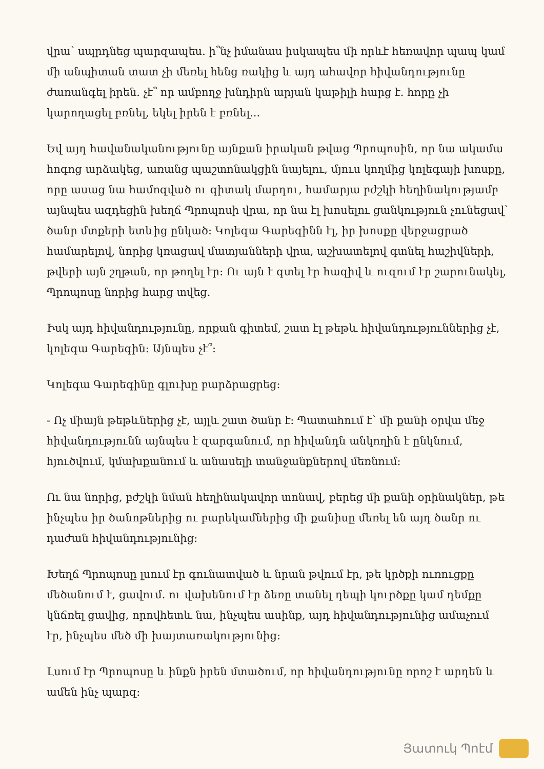վրա՝ սպրդնեց պարզապես. ի՞նչ իմանաս իսկապես մի որևէ հեռավոր պապ կամ մի անպիտան տատ չի մեռել հենց ռակից և այդ ահավոր հիվանդությունը ժառանգել իրեն. չէ՞ որ ամբողջ խնդիրն արյան կաթիլի հարց է. հորը չի կարողացել բռնել, եկել իրեն է բռնել...
Եվ այդ հավանականությունը այնքան իրական թվաց Պրոպոսին, որ նա ակամա հոգոց արձակեց, առանց պաշտոնակցին նայելու, մյուս կողմից կոլեգայի խոսքը, որը ասաց նա համոզված ու գիտակ մարդու, համարյա բժշկի հեղինակությամբ այնպես ազդեցին խեղճ Պրոպոսի վրա, որ նա էլ խոսելու ցանկություն չունեցավ՝ ծանր մտքերի ետևից ընկած: Կոլեգա Գարեգինն էլ, իր խոսքը վերջացրած համարելով, նորից կռացավ մատյանների վրա, աշխատելով գտնել հաշիվների, թվերի այն շղթան, որ թողել էր: Ու այն է գտել էր հազիվ և ուզում էր շարունակել, Պրոպոսը նորից հարց տվեց.
Իսկ այդ հիվանդությունը, որքան գիտեմ, շատ էլ թեթև հիվանդություններից չէ, կոլեգա Գարեգին: Այնպես չէ՞:
Կոլեգա Գարեգինը գլուխը բարձրացրեց:
- Ոչ միայն թեթևներից չէ, այլև շատ ծանր է: Պատահում է՝ մի քանի օրվա մեջ հիվանդությունն այնպես է զարգանում, որ հիվանդն անկողին է ընկնում, հյուծվում, կմախքանում և անասելի տանջանքներով մեռնում:
Ու նա նորից, բժշկի նման հեղինակավոր տոնավ, բերեց մի քանի օրինակներ, թե ինչպես իր ծանոթներից ու բարեկամներից մի քանիսը մեռել են այդ ծանր ու դաժան հիվանդությունից:
Խեղճ Պրոպոսը լսում էր գունատված և նրան թվում էր, թե կրծքի ուռուցքը մեծանում է, ցավում. ու վախենում էր ձեռը տանել դեպի կուրծքը կամ դեմքը կնճռել ցավից, որովհետև նա, ինչպես ասինք, այդ հիվանդությունից ամաչում էր, ինչպես մեծ մի խայտառակությունից:
Լսում էր Պրոպոսը և ինքն իրեն մտածում, որ հիվանդությունը որոշ է արդեն և ամեն ինչ պարզ:
Յատուկ Պոէմ